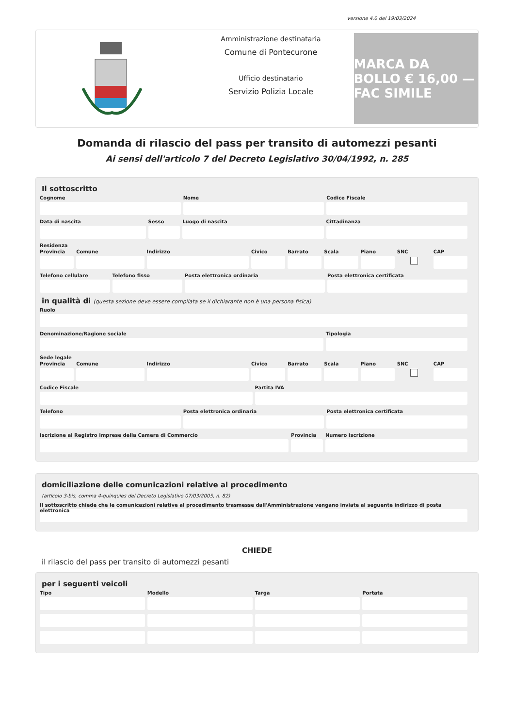versione 4.0 del 19/03/2024
Amministrazione destinataria
Comune di Pontecurone
Ufficio destinatario
Servizio Polizia Locale
MARCA DA BOLLO € 16,00 — FAC SIMILE
Domanda di rilascio del pass per transito di automezzi pesanti
Ai sensi dell'articolo 7 del Decreto Legislativo 30/04/1992, n. 285
Il sottoscritto
Cognome Nome Codice Fiscale
Data di nascita Sesso Luogo di nascita Cittadinanza
Residenza
Provincia Comune Indirizzo Civico Barrato Scala Piano SNC CAP
Telefono cellulare Telefono fisso Posta elettronica ordinaria Posta elettronica certificata
in qualità di (questa sezione deve essere compilata se il dichiarante non è una persona fisica)
Ruolo
Denominazione/Ragione sociale Tipologia
Sede legale
Provincia Comune Indirizzo Civico Barrato Scala Piano SNC CAP
Codice Fiscale Partita IVA
Telefono Posta elettronica ordinaria Posta elettronica certificata
Iscrizione al Registro Imprese della Camera di Commercio
Provincia Numero Iscrizione
domiciliazione delle comunicazioni relative al procedimento
(articolo 3-bis, comma 4-quinquies del Decreto Legislativo 07/03/2005, n. 82)
Il sottoscritto chiede che le comunicazioni relative al procedimento trasmesse dall'Amministrazione vengano inviate al seguente indirizzo di posta elettronica
CHIEDE
il rilascio del pass per transito di automezzi pesanti
per i seguenti veicoli
Tipo Modello Targa Portata